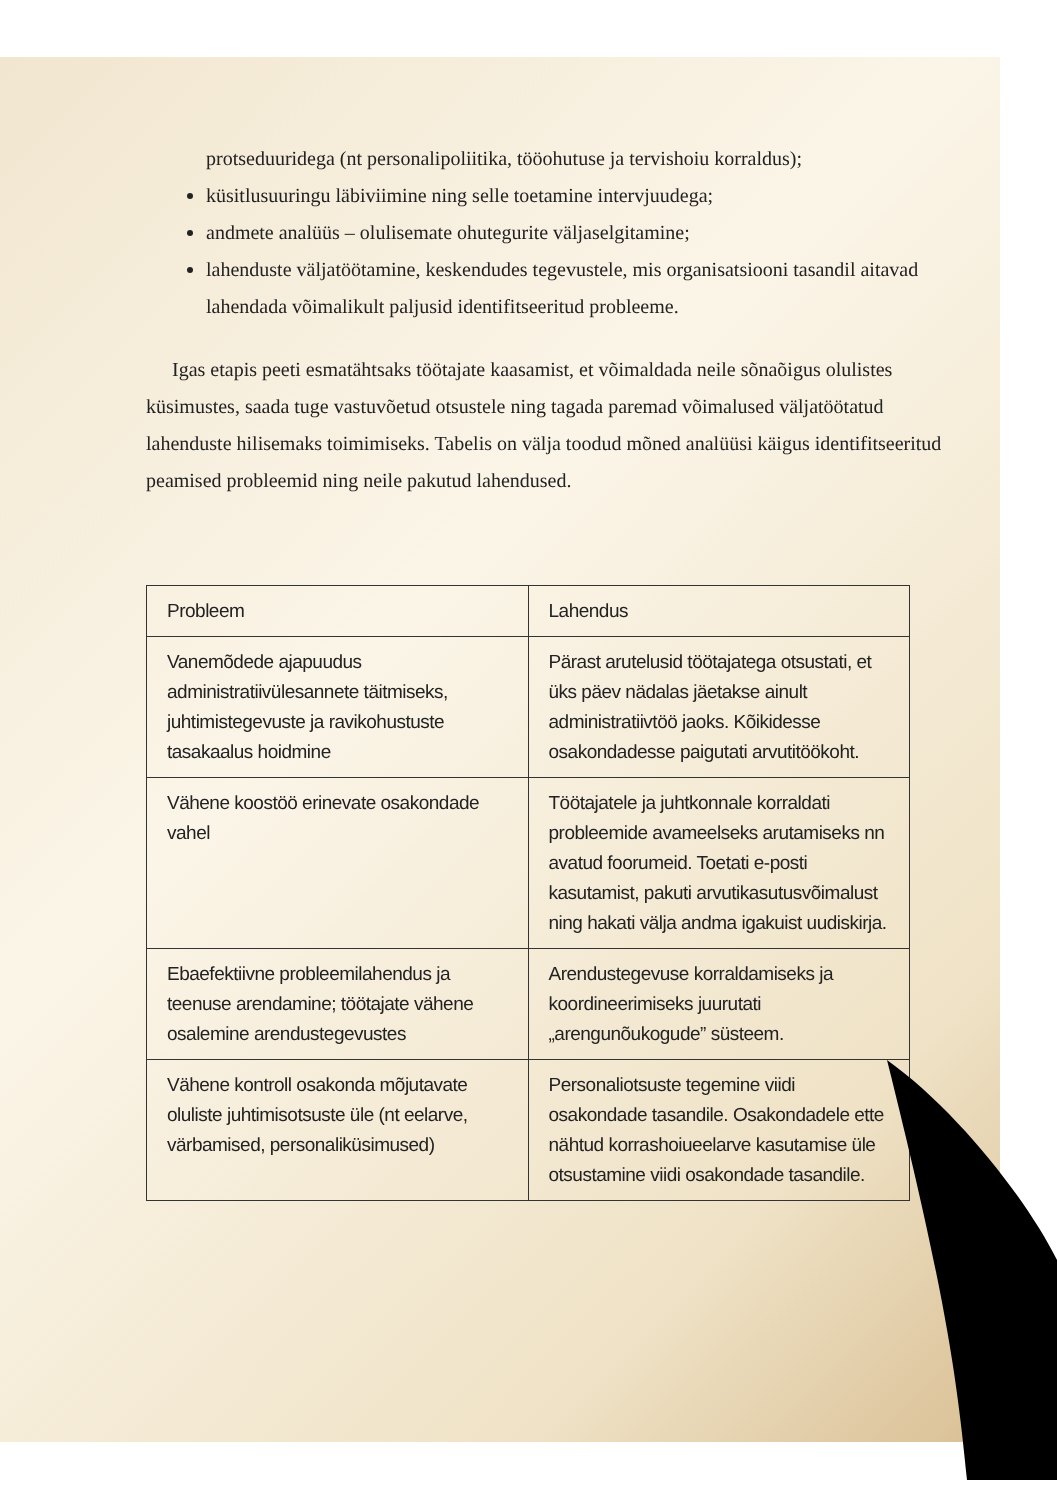protseduuridega (nt personalipoliitika, tööohutuse ja tervishoiu korraldus);
küsitlusuuringu läbiviimine ning selle toetamine intervjuudega;
andmete analüüs – olulisemate ohutegurite väljaselgitamine;
lahenduste väljatöötamine, keskendudes tegevustele, mis organisatsiooni tasandil aitavad lahendada võimalikult paljusid identifitseeritud probleeme.
Igas etapis peeti esmatähtsaks töötajate kaasamist, et võimaldada neile sõnaõigus olulistes küsimustes, saada tuge vastuvõetud otsustele ning tagada paremad võimalused väljatöötatud lahenduste hilisemaks toimimiseks. Tabelis on välja toodud mõned analüüsi käigus identifitseeritud peamised probleemid ning neile pakutud lahendused.
| Probleem | Lahendus |
| --- | --- |
| Vanemõdede ajapuudus administratiivülesannete täitmiseks, juhtimistegevuste ja ravikohustuste tasakaalus hoidmine | Pärast arutelusid töötajatega otsustati, et üks päev nädalas jäetakse ainult administratiivtöö jaoks. Kõikidesse osakondadesse paigutati arvutitöökoht. |
| Vähene koostöö erinevate osakondade vahel | Töötajatele ja juhtkonnale korraldati probleemide avameelseks arutamiseks nn avatud foorumeid. Toetati e-posti kasutamist, pakuti arvutikasutusvõimalust ning hakati välja andma igakuist uudiskirja. |
| Ebaefektiivne probleemilahendus ja teenuse arendamine; töötajate vähene osalemine arendustegevustes | Arendustegevuse korraldamiseks ja koordineerimiseks juurutati „arengunõukogude” süsteem. |
| Vähene kontroll osakonda mõjutavate oluliste juhtimisotsuste üle (nt eelarve, värbamised, personaliküsimused) | Personaliotsuste tegemine viidi osakondade tasandile. Osakondadele ette nähtud korrashoiueelarve kasutamise üle otsustamine viidi osakondade tasandile. |